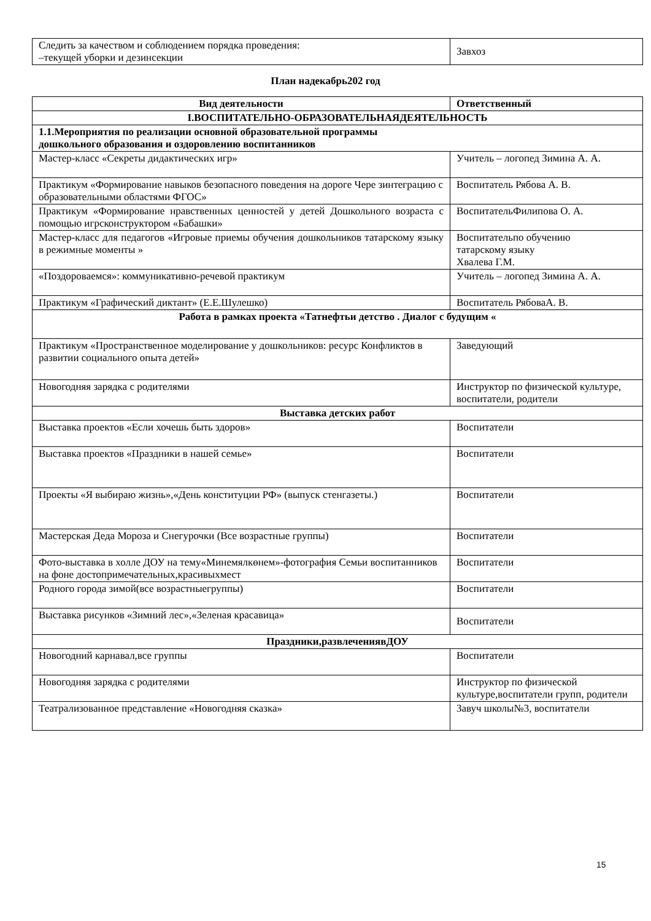| Следить за качеством и соблюдением порядка проведения: –текущей уборки и дезинсекции | Завхоз |
План надекабрь202 год
| Вид деятельности | Ответственный |
| --- | --- |
| I.ВОСПИТАТЕЛЬНО-ОБРАЗОВАТЕЛЬНАЯДЕЯТЕЛЬНОСТЬ | |
| 1.1.Мероприятия по реализации основной образовательной программы дошкольного образования и оздоровлению воспитанников | |
| Мастер-класс «Секреты дидактических игр» | Учитель – логопед Зимина А. А. |
| Практикум «Формирование навыков безопасного поведения на дороге Чере зинтеграцию с образовательными областями ФГОС» | Воспитатель Рябова А. В. |
| Практикум «Формирование нравственных ценностей у детей Дошкольного возраста с помощью игрсконструктором «Бабашки» | ВоспитательФилипова О. А. |
| Мастер-класс для педагогов «Игровые приемы обучения дошкольников татарскому языку в режимные моменты » | Воспитательпо обучению татарскому языку Хвалева Г.М. |
| «Поздороваемся»: коммуникативно-речевой практикум | Учитель – логопед Зимина А. А. |
| Практикум «Графический диктант» (Е.Е.Шулешко) | Воспитатель РябоваА. В. |
| Работа в рамках проекта «Татнефтьи детство . Диалог с будущим « | |
| Практикум «Пространственное моделирование у дошкольников: ресурс Конфликтов в развитии социального опыта детей» | Заведующий |
| Новогодняя зарядка с родителями | Инструктор по физической культуре, воспитатели, родители |
| Выставка детских работ | |
| Выставка проектов «Если хочешь быть здоров» | Воспитатели |
| Выставка проектов «Праздники в нашей семье» | Воспитатели |
| Проекты «Я выбираю жизнь»,«День конституции РФ» (выпуск стенгазеты.) | Воспитатели |
| Мастерская Деда Мороза и Снегурочки (Все возрастные группы) | Воспитатели |
| Фото-выставка в холле ДОУ на тему«Минемялкөнем»-фотография Семьи воспитанников на фоне достопримечательных,красивыхмест | Воспитатели |
| Родного города зимой(все возрастныегруппы) | Воспитатели |
| Выставка рисунков «Зимний лес»,«Зеленая красавица» | Воспитатели |
| Праздники,развлечениявДОУ | |
| Новогодний карнавал,все группы | Воспитатели |
| Новогодняя зарядка с родителями | Инструктор по физической культуре,воспитатели групп, родители |
| Театрализованное представление «Новогодняя сказка» | Завуч школы№3, воспитатели |
15